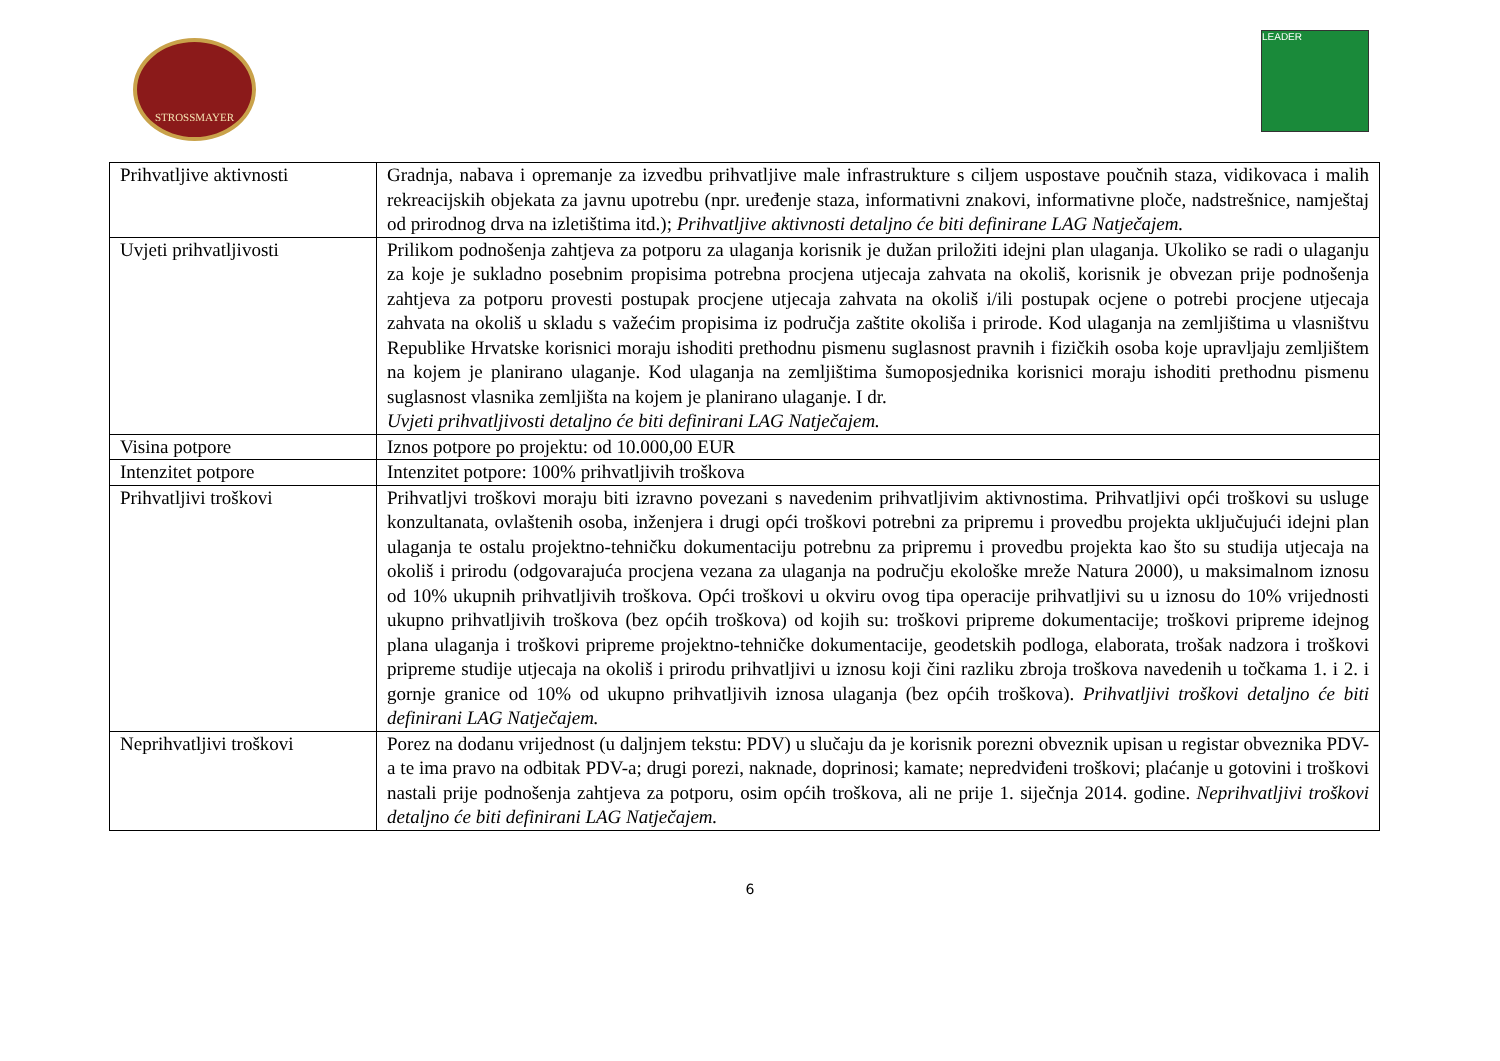STROSSMAYER
LEADER
| Prihvatljive aktivnosti | Gradnja, nabava i opremanje za izvedbu prihvatljive male infrastrukture s ciljem uspostave poučnih staza, vidikovaca i malih rekreacijskih objekata za javnu upotrebu (npr. uređenje staza, informativni znakovi, informativne ploče, nadstrešnice, namještaj od prirodnog drva na izletištima itd.); Prihvatljive aktivnosti detaljno će biti definirane LAG Natječajem. |
| Uvjeti prihvatljivosti | Prilikom podnošenja zahtjeva za potporu za ulaganja korisnik je dužan priložiti idejni plan ulaganja. Ukoliko se radi o ulaganju za koje je sukladno posebnim propisima potrebna procjena utjecaja zahvata na okoliš, korisnik je obvezan prije podnošenja zahtjeva za potporu provesti postupak procjene utjecaja zahvata na okoliš i/ili postupak ocjene o potrebi procjene utjecaja zahvata na okoliš u skladu s važećim propisima iz područja zaštite okoliša i prirode. Kod ulaganja na zemljištima u vlasništvu Republike Hrvatske korisnici moraju ishoditi prethodnu pismenu suglasnost pravnih i fizičkih osoba koje upravljaju zemljištem na kojem je planirano ulaganje. Kod ulaganja na zemljištima šumoposjednika korisnici moraju ishoditi prethodnu pismenu suglasnost vlasnika zemljišta na kojem je planirano ulaganje. I dr. Uvjeti prihvatljivosti detaljno će biti definirani LAG Natječajem. |
| Visina potpore | Iznos potpore po projektu: od 10.000,00 EUR |
| Intenzitet potpore | Intenzitet potpore: 100% prihvatljivih troškova |
| Prihvatljivi troškovi | Prihvatljvi troškovi moraju biti izravno povezani s navedenim prihvatljivim aktivnostima. Prihvatljivi opći troškovi su usluge konzultanata, ovlaštenih osoba, inženjera i drugi opći troškovi potrebni za pripremu i provedbu projekta uključujući idejni plan ulaganja te ostalu projektno-tehničku dokumentaciju potrebnu za pripremu i provedbu projekta kao što su studija utjecaja na okoliš i prirodu (odgovarajuća procjena vezana za ulaganja na području ekološke mreže Natura 2000), u maksimalnom iznosu od 10% ukupnih prihvatljivih troškova. Opći troškovi u okviru ovog tipa operacije prihvatljivi su u iznosu do 10% vrijednosti ukupno prihvatljivih troškova (bez općih troškova) od kojih su: troškovi pripreme dokumentacije; troškovi pripreme idejnog plana ulaganja i troškovi pripreme projektno-tehničke dokumentacije, geodetskih podloga, elaborata, trošak nadzora i troškovi pripreme studije utjecaja na okoliš i prirodu prihvatljivi u iznosu koji čini razliku zbroja troškova navedenih u točkama 1. i 2. i gornje granice od 10% od ukupno prihvatljivih iznosa ulaganja (bez općih troškova). Prihvatljivi troškovi detaljno će biti definirani LAG Natječajem. |
| Neprihvatljivi troškovi | Porez na dodanu vrijednost (u daljnjem tekstu: PDV) u slučaju da je korisnik porezni obveznik upisan u registar obveznika PDV-a te ima pravo na odbitak PDV-a; drugi porezi, naknade, doprinosi; kamate; nepredviđeni troškovi; plaćanje u gotovini i troškovi nastali prije podnošenja zahtjeva za potporu, osim općih troškova, ali ne prije 1. siječnja 2014. godine. Neprihvatljivi troškovi detaljno će biti definirani LAG Natječajem. |
6